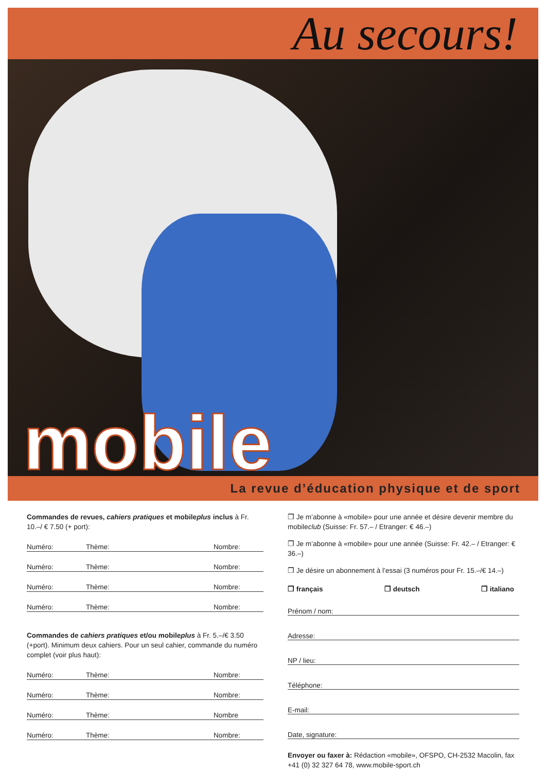Au secours!
mobile
La revue d’éducation physique et de sport
Commandes de revues, cahiers pratiques et mobileplus inclus à Fr. 10.–/ € 7.50 (+ port):
Numéro: Thème: Nombre:
Numéro: Thème: Nombre:
Numéro: Thème: Nombre:
Numéro: Thème: Nombre:
Commandes de cahiers pratiques et/ou mobileplus à Fr. 5.–/€ 3.50 (+port). Minimum deux cahiers. Pour un seul cahier, commande du numéro complet (voir plus haut):
Numéro: Thème: Nombre:
Numéro: Thème: Nombre:
Numéro: Thème: Nombre
Numéro: Thème: Nombre:
❒ Je m’abonne à «mobile» pour une année et désire devenir membre du mobileclub (Suisse: Fr. 57.– / Etranger: € 46.–)
❒ Je m’abonne à «mobile» pour une année (Suisse: Fr. 42.– / Etranger: € 36.–)
❒ Je désire un abonnement à l’essai (3 numéros pour Fr. 15.–/€ 14.–)
❒ français ❒ deutsch ❒ italiano
Prénom / nom:
Adresse:
NP / lieu:
Téléphone:
E-mail:
Date, signature:
Envoyer ou faxer à: Rédaction «mobile», OFSPO, CH-2532 Macolin, fax +41 (0) 32 327 64 78, www.mobile-sport.ch